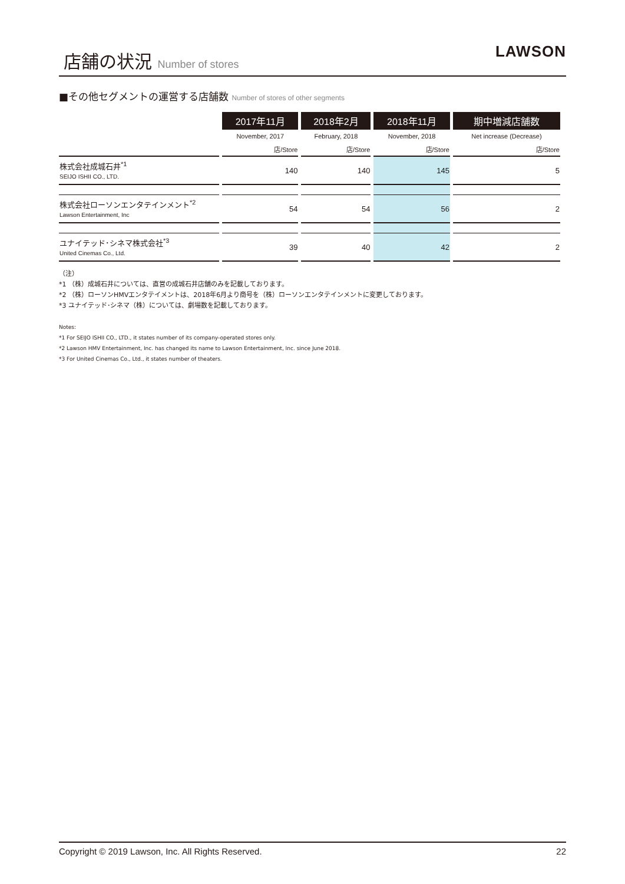店舗の状況 Number of stores
LAWSON
■その他セグメントの運営する店舗数 Number of stores of other segments
| | 2017年11月 | 2018年2月 | 2018年11月 | 期中増減店舗数 |
| --- | --- | --- | --- | --- |
| | November, 2017 | February, 2018 | November, 2018 | Net increase (Decrease) |
| | 店/Store | 店/Store | 店/Store | 店/Store |
| 株式会社成城石井<sup>*1</sup> SEIJO ISHII CO., LTD. | 140 | 140 | 145 | 5 |
| 株式会社ローソンエンタテインメント<sup>*2</sup> Lawson Entertainment, Inc | 54 | 54 | 56 | 2 |
| ユナイテッド･シネマ株式会社<sup>*3</sup> United Cinemas Co., Ltd. | 39 | 40 | 42 | 2 |
（注）
*1 （株）成城石井については、直営の成城石井店舗のみを記載しております。
*2 （株）ローソンHMVエンタテイメントは、2018年6月より商号を（株）ローソンエンタテインメントに変更しております。
*3 ユナイテッド･シネマ（株）については、劇場数を記載しております。
Notes:
*1 For SEIJO ISHII CO., LTD., it states number of its company-operated stores only.
*2 Lawson HMV Entertainment, Inc. has changed its name to Lawson Entertainment, Inc. since June 2018.
*3 For United Cinemas Co., Ltd., it states number of theaters.
Copyright © 2019 Lawson, Inc. All Rights Reserved. 22